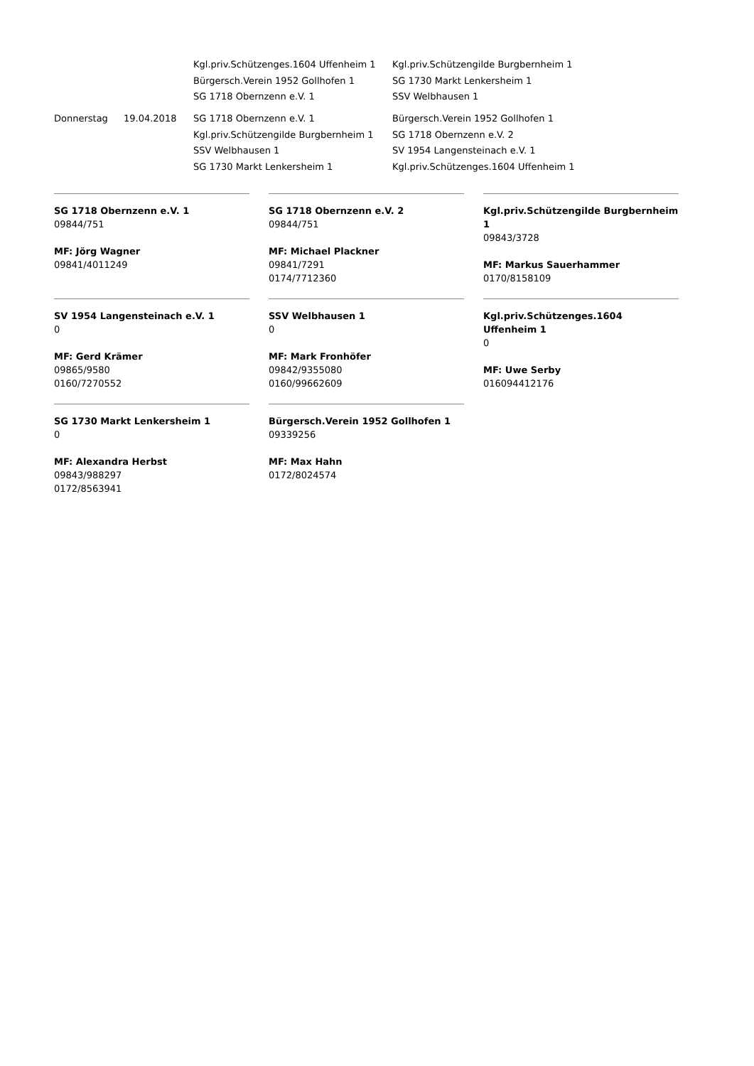| | | Kgl.priv.Schützenges.1604 Uffenheim 1 | Kgl.priv.Schützengilde Burgbernheim 1 |
| | | Bürgersch.Verein 1952 Gollhofen 1 | SG 1730 Markt Lenkersheim 1 |
| | | SG 1718 Obernzenn e.V. 1 | SSV Welbhausen 1 |
| Donnerstag | 19.04.2018 | SG 1718 Obernzenn e.V. 1 | Bürgersch.Verein 1952 Gollhofen 1 |
| | | Kgl.priv.Schützengilde Burgbernheim 1 | SG 1718 Obernzenn e.V. 2 |
| | | SSV Welbhausen 1 | SV 1954 Langensteinach e.V. 1 |
| | | SG 1730 Markt Lenkersheim 1 | Kgl.priv.Schützenges.1604 Uffenheim 1 |
SG 1718 Obernzenn e.V. 1
09844/751
MF: Jörg Wagner
09841/4011249
SG 1718 Obernzenn e.V. 2
09844/751
MF: Michael Plackner
09841/7291
0174/7712360
Kgl.priv.Schützengilde Burgbernheim 1
09843/3728
MF: Markus Sauerhammer
0170/8158109
SV 1954 Langensteinach e.V. 1
0
MF: Gerd Krämer
09865/9580
0160/7270552
SSV Welbhausen 1
0
MF: Mark Fronhöfer
09842/9355080
0160/99662609
Kgl.priv.Schützenges.1604 Uffenheim 1
0
MF: Uwe Serby
016094412176
SG 1730 Markt Lenkersheim 1
0
MF: Alexandra Herbst
09843/988297
0172/8563941
Bürgersch.Verein 1952 Gollhofen 1
09339256
MF: Max Hahn
0172/8024574